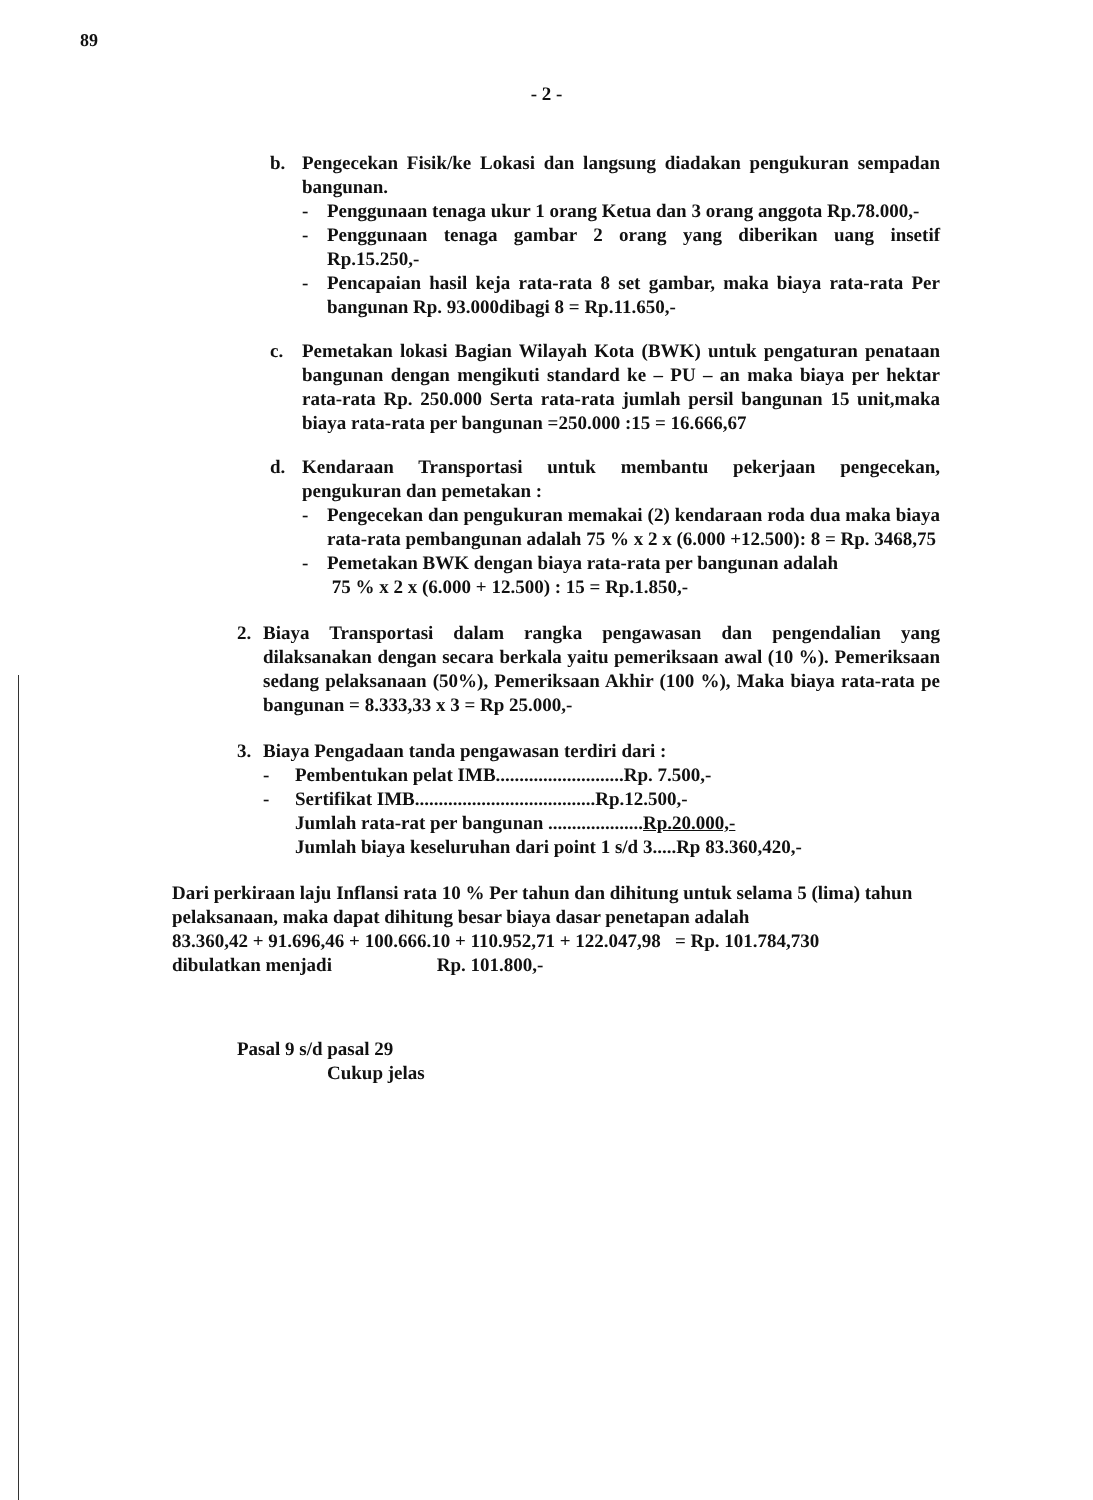89
- 2 -
b. Pengecekan Fisik/ke Lokasi dan langsung diadakan pengukuran sempadan bangunan.
- Penggunaan tenaga ukur 1 orang Ketua dan 3 orang anggota Rp.78.000,-
- Penggunaan tenaga gambar 2 orang yang diberikan uang insetif Rp.15.250,-
- Pencapaian hasil keja rata-rata 8 set gambar, maka biaya rata-rata Per bangunan Rp. 93.000dibagi 8 = Rp.11.650,-
c. Pemetakan lokasi Bagian Wilayah Kota (BWK) untuk pengaturan penataan bangunan dengan mengikuti standard ke – PU – an maka biaya per hektar rata-rata Rp. 250.000 Serta rata-rata jumlah persil bangunan 15 unit,maka biaya rata-rata per bangunan =250.000 :15 = 16.666,67
d. Kendaraan Transportasi untuk membantu pekerjaan pengecekan, pengukuran dan pemetakan :
- Pengecekan dan pengukuran memakai (2) kendaraan roda dua maka biaya rata-rata pembangunan adalah 75 % x 2 x (6.000 +12.500): 8 = Rp. 3468,75
- Pemetakan BWK dengan biaya rata-rata per bangunan adalah
75 % x 2 x (6.000 + 12.500) : 15 = Rp.1.850,-
2. Biaya Transportasi dalam rangka pengawasan dan pengendalian yang dilaksanakan dengan secara berkala yaitu pemeriksaan awal (10 %). Pemeriksaan sedang pelaksanaan (50%), Pemeriksaan Akhir (100 %), Maka biaya rata-rata pe bangunan = 8.333,33 x 3 = Rp 25.000,-
3. Biaya Pengadaan tanda pengawasan terdiri dari :
| - | Pembentukan pelat IMB...........................Rp. 7.500,- |
| - | Sertifikat IMB......................................Rp.12.500,- |
| | Jumlah rata-rat per bangunan .................... Rp.20.000,- |
| | Jumlah biaya keseluruhan dari point 1 s/d 3.....Rp 83.360,420,- |
Dari perkiraan laju Inflansi rata 10 % Per tahun dan dihitung untuk selama 5 (lima) tahun pelaksanaan, maka dapat dihitung besar biaya dasar penetapan adalah
83.360,42 + 91.696,46 + 100.666.10 + 110.952,71 + 122.047,98 = Rp. 101.784,730
dibulatkan menjadi Rp. 101.800,-
Pasal 9 s/d pasal 29
Cukup jelas